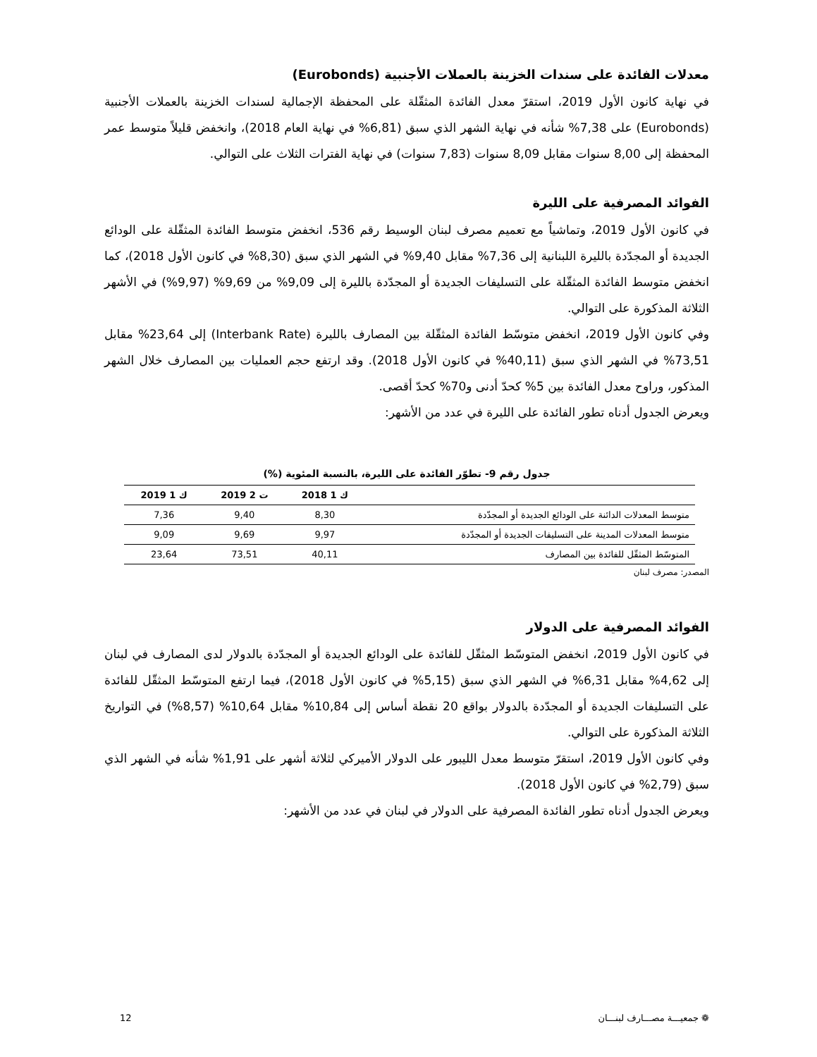معدلات الفائدة على سندات الخزينة بالعملات الأجنبية (Eurobonds)
في نهاية كانون الأول 2019، استقرّ معدل الفائدة المثقّلة على المحفظة الإجمالية لسندات الخزينة بالعملات الأجنبية (Eurobonds) على 7,38% شأنه في نهاية الشهر الذي سبق (6,81% في نهاية العام 2018)، وانخفض قليلاً متوسط عمر المحفظة إلى 8,00 سنوات مقابل 8,09 سنوات (7,83 سنوات) في نهاية الفترات الثلاث على التوالي.
الفوائد المصرفية على الليرة
في كانون الأول 2019، وتماشياً مع تعميم مصرف لبنان الوسيط رقم 536، انخفض متوسط الفائدة المثقّلة على الودائع الجديدة أو المجدّدة بالليرة اللبنانية إلى 7,36% مقابل 9,40% في الشهر الذي سبق (8,30% في كانون الأول 2018)، كما انخفض متوسط الفائدة المثقّلة على التسليفات الجديدة أو المجدّدة بالليرة إلى 9,09% من 9,69% (9,97%) في الأشهر الثلاثة المذكورة على التوالي.
وفي كانون الأول 2019، انخفض متوسّط الفائدة المثقّلة بين المصارف بالليرة (Interbank Rate) إلى 23,64% مقابل 73,51% في الشهر الذي سبق (40,11% في كانون الأول 2018). وقد ارتفع حجم العمليات بين المصارف خلال الشهر المذكور، وراوح معدل الفائدة بين 5% كحدّ أدنى و70% كحدّ أقصى.
ويعرض الجدول أدناه تطور الفائدة على الليرة في عدد من الأشهر:
جدول رقم 9- تطوّر الفائدة على الليرة، بالنسبة المئوية (%)
| | ك 1 2018 | ت 2 2019 | ك 1 2019 |
| --- | --- | --- | --- |
| متوسط المعدلات الدائنة على الودائع الجديدة أو المجدّدة | 8,30 | 9,40 | 7,36 |
| متوسط المعدلات المدينة على التسليفات الجديدة أو المجدّدة | 9,97 | 9,69 | 9,09 |
| المتوسّط المثقّل للفائدة بين المصارف | 40,11 | 73,51 | 23,64 |
المصدر: مصرف لبنان
الفوائد المصرفية على الدولار
في كانون الأول 2019، انخفض المتوسّط المثقّل للفائدة على الودائع الجديدة أو المجدّدة بالدولار لدى المصارف في لبنان إلى 4,62% مقابل 6,31% في الشهر الذي سبق (5,15% في كانون الأول 2018)، فيما ارتفع المتوسّط المثقّل للفائدة على التسليفات الجديدة أو المجدّدة بالدولار بواقع 20 نقطة أساس إلى 10,84% مقابل 10,64% (8,57%) في التواريخ الثلاثة المذكورة على التوالي.
وفي كانون الأول 2019، استقرّ متوسط معدل الليبور على الدولار الأميركي لثلاثة أشهر على 1,91% شأنه في الشهر الذي سبق (2,79% في كانون الأول 2018).
ويعرض الجدول أدناه تطور الفائدة المصرفية على الدولار في لبنان في عدد من الأشهر:
❁ جمعيـــة مصـــارف لبنـــان 12